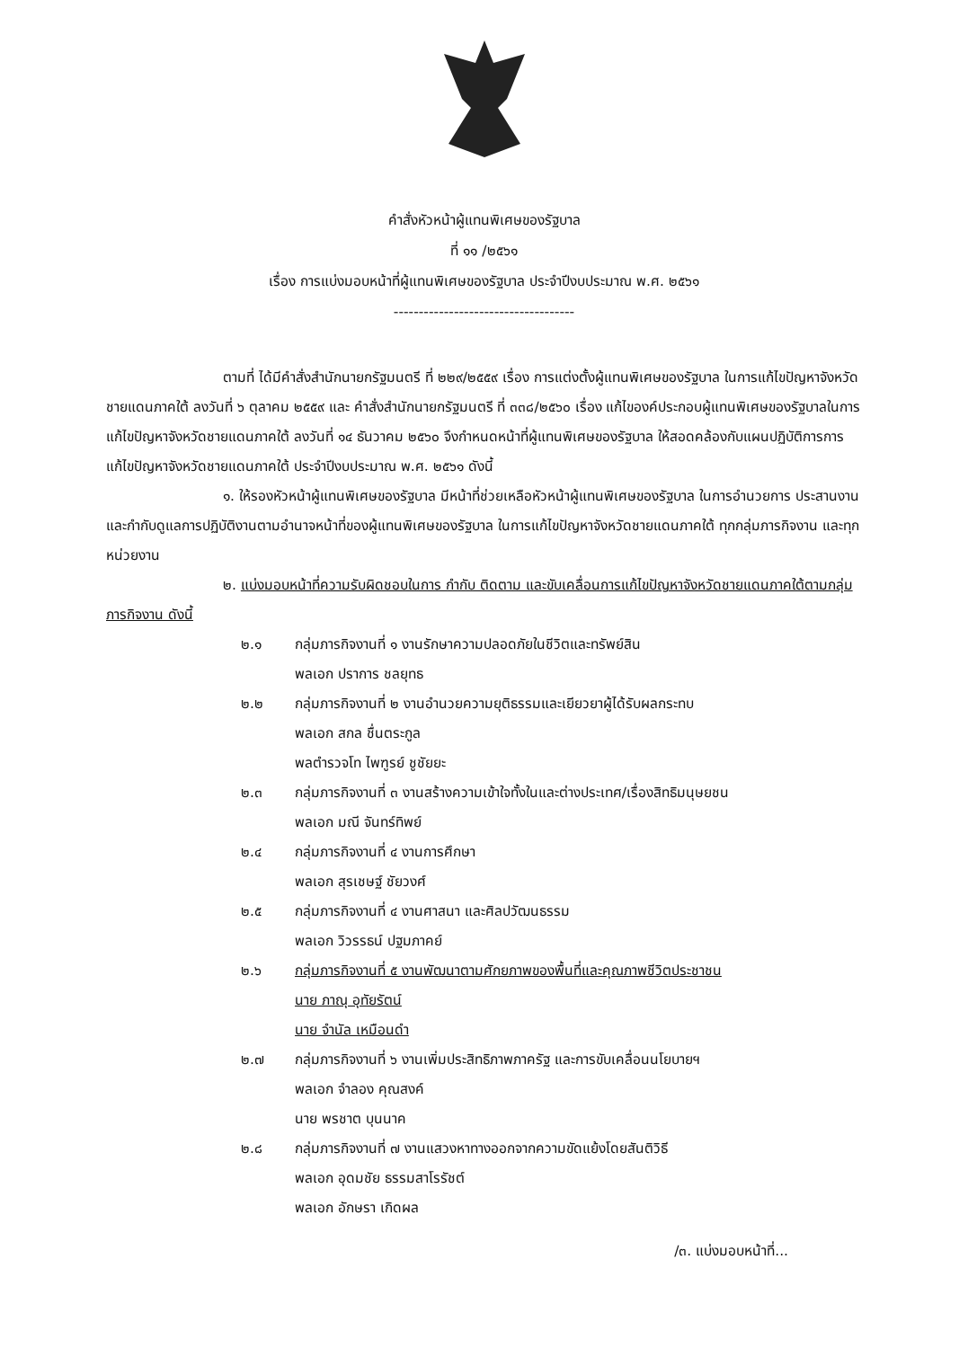คำสั่งหัวหน้าผู้แทนพิเศษของรัฐบาล
ที่ ๑๑ /๒๕๖๑
เรื่อง การแบ่งมอบหน้าที่ผู้แทนพิเศษของรัฐบาล ประจำปีงบประมาณ พ.ศ. ๒๕๖๑
------------------------------------
ตามที่ ได้มีคำสั่งสำนักนายกรัฐมนตรี ที่ ๒๒๙/๒๕๕๙ เรื่อง การแต่งตั้งผู้แทนพิเศษของรัฐบาล ในการแก้ไขปัญหาจังหวัดชายแดนภาคใต้ ลงวันที่ ๖ ตุลาคม ๒๕๕๙ และ คำสั่งสำนักนายกรัฐมนตรี ที่ ๓๓๘/๒๕๖๐ เรื่อง แก้ไของค์ประกอบผู้แทนพิเศษของรัฐบาลในการแก้ไขปัญหาจังหวัดชายแดนภาคใต้ ลงวันที่ ๑๔ ธันวาคม ๒๕๖๐ จึงกำหนดหน้าที่ผู้แทนพิเศษของรัฐบาล ให้สอดคล้องกับแผนปฏิบัติการการแก้ไขปัญหาจังหวัดชายแดนภาคใต้ ประจำปีงบประมาณ พ.ศ. ๒๕๖๑ ดังนี้
๑. ให้รองหัวหน้าผู้แทนพิเศษของรัฐบาล มีหน้าที่ช่วยเหลือหัวหน้าผู้แทนพิเศษของรัฐบาล ในการอำนวยการ ประสานงาน และกำกับดูแลการปฏิบัติงานตามอำนาจหน้าที่ของผู้แทนพิเศษของรัฐบาล ในการแก้ไขปัญหาจังหวัดชายแดนภาคใต้ ทุกกลุ่มภารกิจงาน และทุกหน่วยงาน
๒. แบ่งมอบหน้าที่ความรับผิดชอบในการ กำกับ ติดตาม และขับเคลื่อนการแก้ไขปัญหาจังหวัดชายแดนภาคใต้ตามกลุ่มภารกิจงาน ดังนี้
๒.๑ กลุ่มภารกิจงานที่ ๑ งานรักษาความปลอดภัยในชีวิตและทรัพย์สิน
พลเอก ปราการ ชลยุทธ
๒.๒ กลุ่มภารกิจงานที่ ๒ งานอำนวยความยุติธรรมและเยียวยาผู้ได้รับผลกระทบ
พลเอก สกล ชื่นตระกูล
พลตำรวจโท ไพฑูรย์ ชูชัยยะ
๒.๓ กลุ่มภารกิจงานที่ ๓ งานสร้างความเข้าใจทั้งในและต่างประเทศ/เรื่องสิทธิมนุษยชน
พลเอก มณี จันทร์ทิพย์
๒.๔ กลุ่มภารกิจงานที่ ๔ งานการศึกษา
พลเอก สุรเชษฐ์ ชัยวงศ์
๒.๕ กลุ่มภารกิจงานที่ ๔ งานศาสนา และศิลปวัฒนธรรม
พลเอก วิวรรธน์ ปฐมภาคย์
๒.๖ กลุ่มภารกิจงานที่ ๕ งานพัฒนาตามศักยภาพของพื้นที่และคุณภาพชีวิตประชาชน
นาย ภาณุ อุทัยรัตน์
นาย จำนัล เหมือนดำ
๒.๗ กลุ่มภารกิจงานที่ ๖ งานเพิ่มประสิทธิภาพภาครัฐ และการขับเคลื่อนนโยบายฯ
พลเอก จำลอง คุณสงค์
นาย พรชาต บุนนาค
๒.๘ กลุ่มภารกิจงานที่ ๗ งานแสวงหาทางออกจากความขัดแย้งโดยสันติวิธี
พลเอก อุดมชัย ธรรมสาโรรัชต์
พลเอก อักษรา เกิดผล
/๓. แบ่งมอบหน้าที่...